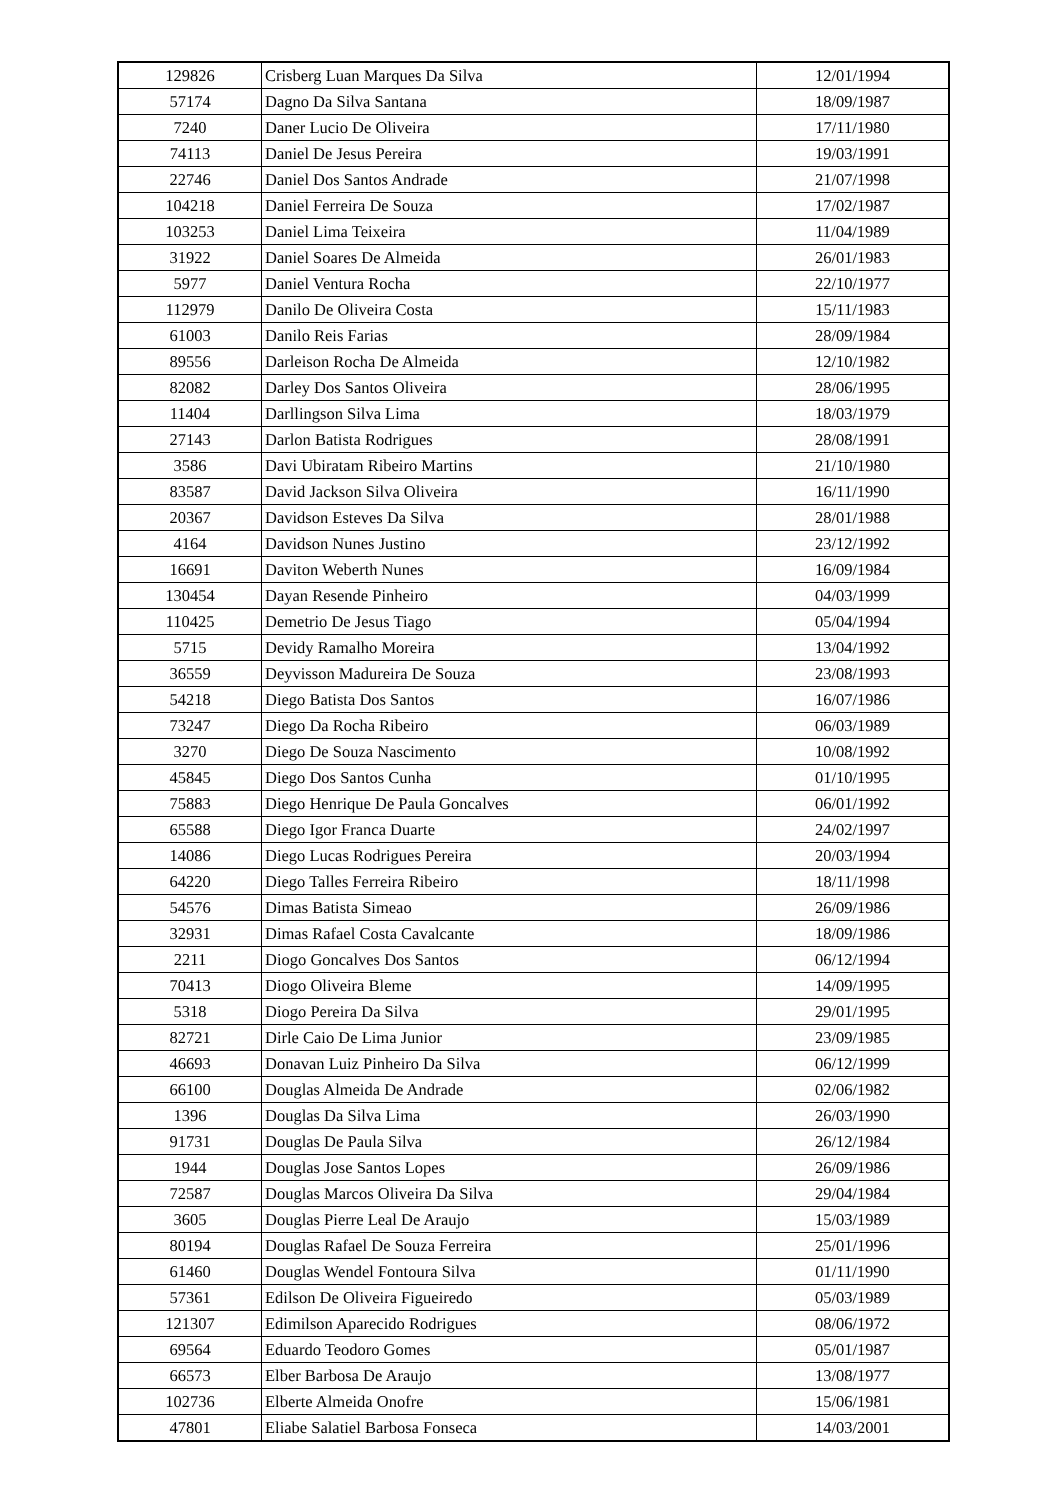| 129826 | Crisberg Luan Marques Da Silva | 12/01/1994 |
| 57174 | Dagno Da Silva Santana | 18/09/1987 |
| 7240 | Daner Lucio De Oliveira | 17/11/1980 |
| 74113 | Daniel De Jesus Pereira | 19/03/1991 |
| 22746 | Daniel Dos Santos Andrade | 21/07/1998 |
| 104218 | Daniel Ferreira De Souza | 17/02/1987 |
| 103253 | Daniel Lima Teixeira | 11/04/1989 |
| 31922 | Daniel Soares De Almeida | 26/01/1983 |
| 5977 | Daniel Ventura Rocha | 22/10/1977 |
| 112979 | Danilo De Oliveira Costa | 15/11/1983 |
| 61003 | Danilo Reis Farias | 28/09/1984 |
| 89556 | Darleison Rocha De Almeida | 12/10/1982 |
| 82082 | Darley Dos Santos Oliveira | 28/06/1995 |
| 11404 | Darllingson Silva Lima | 18/03/1979 |
| 27143 | Darlon Batista Rodrigues | 28/08/1991 |
| 3586 | Davi Ubiratam Ribeiro Martins | 21/10/1980 |
| 83587 | David Jackson Silva Oliveira | 16/11/1990 |
| 20367 | Davidson Esteves Da Silva | 28/01/1988 |
| 4164 | Davidson Nunes Justino | 23/12/1992 |
| 16691 | Daviton Weberth Nunes | 16/09/1984 |
| 130454 | Dayan Resende Pinheiro | 04/03/1999 |
| 110425 | Demetrio De Jesus Tiago | 05/04/1994 |
| 5715 | Devidy Ramalho Moreira | 13/04/1992 |
| 36559 | Deyvisson Madureira De Souza | 23/08/1993 |
| 54218 | Diego Batista Dos Santos | 16/07/1986 |
| 73247 | Diego Da Rocha Ribeiro | 06/03/1989 |
| 3270 | Diego De Souza Nascimento | 10/08/1992 |
| 45845 | Diego Dos Santos Cunha | 01/10/1995 |
| 75883 | Diego Henrique De Paula Goncalves | 06/01/1992 |
| 65588 | Diego Igor Franca Duarte | 24/02/1997 |
| 14086 | Diego Lucas Rodrigues Pereira | 20/03/1994 |
| 64220 | Diego Talles Ferreira Ribeiro | 18/11/1998 |
| 54576 | Dimas Batista Simeao | 26/09/1986 |
| 32931 | Dimas Rafael Costa Cavalcante | 18/09/1986 |
| 2211 | Diogo Goncalves Dos Santos | 06/12/1994 |
| 70413 | Diogo Oliveira Bleme | 14/09/1995 |
| 5318 | Diogo Pereira Da Silva | 29/01/1995 |
| 82721 | Dirle Caio De Lima Junior | 23/09/1985 |
| 46693 | Donavan Luiz Pinheiro Da Silva | 06/12/1999 |
| 66100 | Douglas Almeida De Andrade | 02/06/1982 |
| 1396 | Douglas Da Silva Lima | 26/03/1990 |
| 91731 | Douglas De Paula Silva | 26/12/1984 |
| 1944 | Douglas Jose Santos Lopes | 26/09/1986 |
| 72587 | Douglas Marcos Oliveira Da Silva | 29/04/1984 |
| 3605 | Douglas Pierre Leal De Araujo | 15/03/1989 |
| 80194 | Douglas Rafael De Souza Ferreira | 25/01/1996 |
| 61460 | Douglas Wendel Fontoura Silva | 01/11/1990 |
| 57361 | Edilson De Oliveira Figueiredo | 05/03/1989 |
| 121307 | Edimilson Aparecido Rodrigues | 08/06/1972 |
| 69564 | Eduardo Teodoro Gomes | 05/01/1987 |
| 66573 | Elber Barbosa De Araujo | 13/08/1977 |
| 102736 | Elberte Almeida Onofre | 15/06/1981 |
| 47801 | Eliabe Salatiel Barbosa Fonseca | 14/03/2001 |